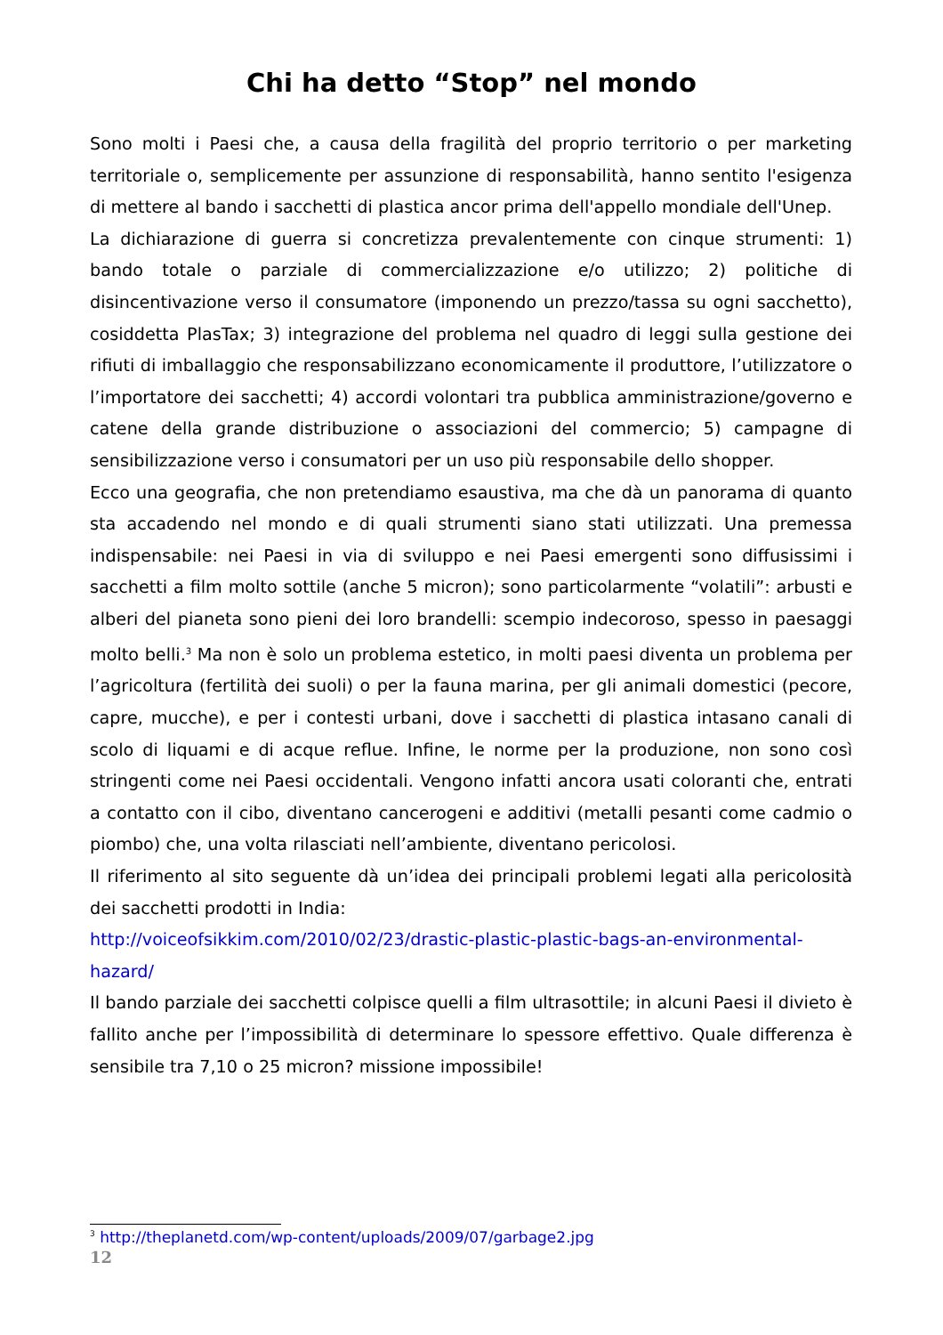Chi ha detto “Stop” nel mondo
Sono molti i Paesi che, a causa della fragilità del proprio territorio o per marketing territoriale o, semplicemente per assunzione di responsabilità, hanno sentito l'esigenza di mettere al bando i sacchetti di plastica ancor prima dell'appello mondiale dell'Unep.
La dichiarazione di guerra si concretizza prevalentemente con cinque strumenti: 1) bando totale o parziale di commercializzazione e/o utilizzo; 2) politiche di disincentivazione verso il consumatore (imponendo un prezzo/tassa su ogni sacchetto), cosiddetta PlasTax; 3) integrazione del problema nel quadro di leggi sulla gestione dei rifiuti di imballaggio che responsabilizzano economicamente il produttore, l’utilizzatore o l’importatore dei sacchetti; 4) accordi volontari tra pubblica amministrazione/governo e catene della grande distribuzione o associazioni del commercio; 5) campagne di sensibilizzazione verso i consumatori per un uso più responsabile dello shopper.
Ecco una geografia, che non pretendiamo esaustiva, ma che dà un panorama di quanto sta accadendo nel mondo e di quali strumenti siano stati utilizzati. Una premessa indispensabile: nei Paesi in via di sviluppo e nei Paesi emergenti sono diffusissimi i sacchetti a film molto sottile (anche 5 micron); sono particolarmente “volatili”: arbusti e alberi del pianeta sono pieni dei loro brandelli: scempio indecoroso, spesso in paesaggi molto belli.<sup>3</sup> Ma non è solo un problema estetico, in molti paesi diventa un problema per l’agricoltura (fertilità dei suoli) o per la fauna marina, per gli animali domestici (pecore, capre, mucche), e per i contesti urbani, dove i sacchetti di plastica intasano canali di scolo di liquami e di acque reflue. Infine, le norme per la produzione, non sono così stringenti come nei Paesi occidentali. Vengono infatti ancora usati coloranti che, entrati a contatto con il cibo, diventano cancerogeni e additivi (metalli pesanti come cadmio o piombo) che, una volta rilasciati nell’ambiente, diventano pericolosi.
Il riferimento al sito seguente dà un’idea dei principali problemi legati alla pericolosità dei sacchetti prodotti in India:
http://voiceofsikkim.com/2010/02/23/drastic-plastic-plastic-bags-an-environmental-hazard/
Il bando parziale dei sacchetti colpisce quelli a film ultrasottile; in alcuni Paesi il divieto è fallito anche per l’impossibilità di determinare lo spessore effettivo. Quale differenza è sensibile tra 7,10 o 25 micron? missione impossibile!
<sup>3</sup> http://theplanetd.com/wp-content/uploads/2009/07/garbage2.jpg
12